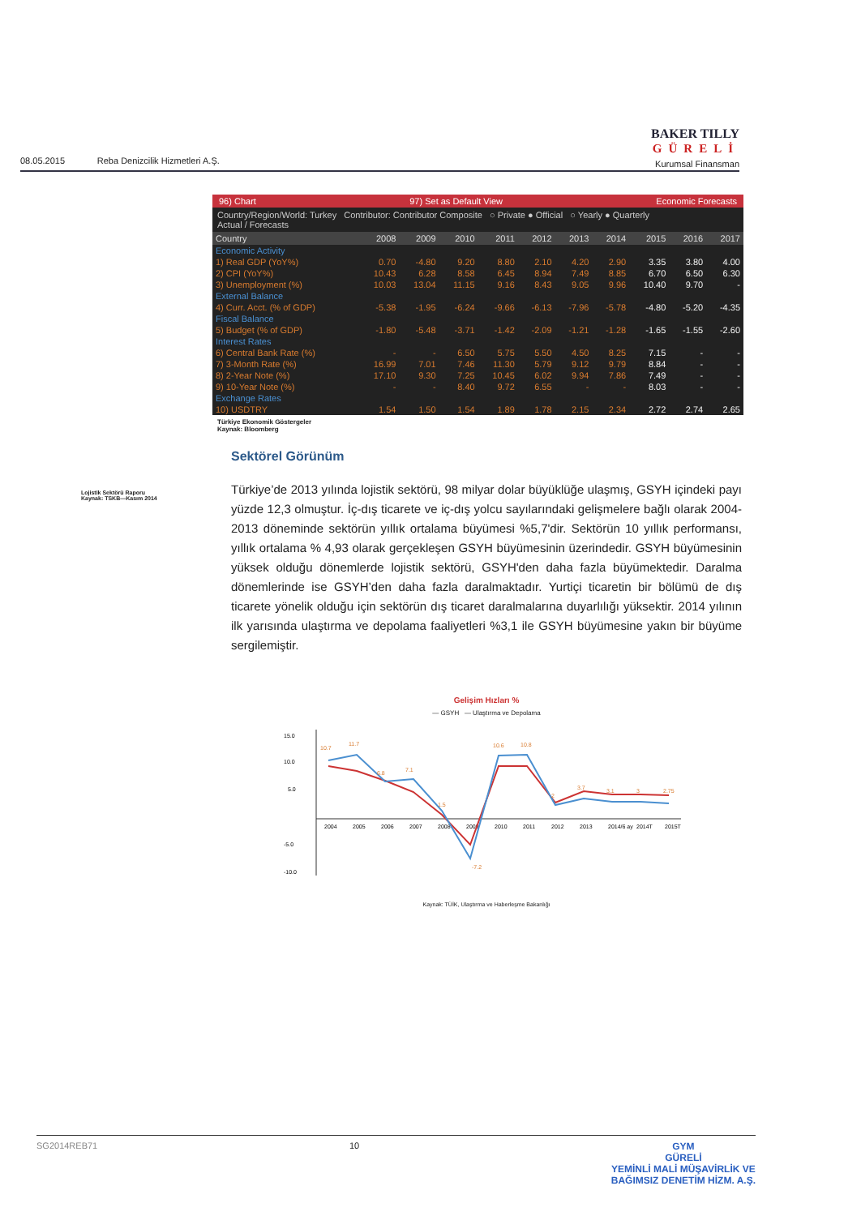08.05.2015 Reba Denizcilik Hizmetleri A.Ş.
BAKER TILLY
GÜRELİ
Kurumsal Finansman
96) Chart 97) Set as Default View Economic Forecasts
Country/Region/World: Turkey Contributor: Contributor Composite ○ Private ● Official ○ Yearly ● Quarterly
Actual / Forecasts
| Country | 2008 | 2009 | 2010 | 2011 | 2012 | 2013 | 2014 | 2015 | 2016 | 2017 |
| --- | --- | --- | --- | --- | --- | --- | --- | --- | --- | --- |
| Economic Activity | | | | | | | | | | |
| 1) Real GDP (YoY%) | 0.70 | -4.80 | 9.20 | 8.80 | 2.10 | 4.20 | 2.90 | 3.35 | 3.80 | 4.00 |
| 2) CPI (YoY%) | 10.43 | 6.28 | 8.58 | 6.45 | 8.94 | 7.49 | 8.85 | 6.70 | 6.50 | 6.30 |
| 3) Unemployment (%) | 10.03 | 13.04 | 11.15 | 9.16 | 8.43 | 9.05 | 9.96 | 10.40 | 9.70 | - |
| External Balance | | | | | | | | | | |
| 4) Curr. Acct. (% of GDP) | -5.38 | -1.95 | -6.24 | -9.66 | -6.13 | -7.96 | -5.78 | -4.80 | -5.20 | -4.35 |
| Fiscal Balance | | | | | | | | | | |
| 5) Budget (% of GDP) | -1.80 | -5.48 | -3.71 | -1.42 | -2.09 | -1.21 | -1.28 | -1.65 | -1.55 | -2.60 |
| Interest Rates | | | | | | | | | | |
| 6) Central Bank Rate (%) | - | - | 6.50 | 5.75 | 5.50 | 4.50 | 8.25 | 7.15 | - | - |
| 7) 3-Month Rate (%) | 16.99 | 7.01 | 7.46 | 11.30 | 5.79 | 9.12 | 9.79 | 8.84 | - | - |
| 8) 2-Year Note (%) | 17.10 | 9.30 | 7.25 | 10.45 | 6.02 | 9.94 | 7.86 | 7.49 | - | - |
| 9) 10-Year Note (%) | - | - | 8.40 | 9.72 | 6.55 | - | - | 8.03 | - | - |
| Exchange Rates | | | | | | | | | | |
| 10) USDTRY | 1.54 | 1.50 | 1.54 | 1.89 | 1.78 | 2.15 | 2.34 | 2.72 | 2.74 | 2.65 |
Türkiye Ekonomik Göstergeler
Kaynak: Bloomberg
Lojistik Sektörü Raporu
Kaynak: TSKB—Kasım 2014
Sektörel Görünüm
Türkiye’de 2013 yılında lojistik sektörü, 98 milyar dolar büyüklüğe ulaşmış, GSYH içindeki payı yüzde 12,3 olmuştur. İç-dış ticarete ve iç-dış yolcu sayılarındaki gelişmelere bağlı olarak 2004-2013 döneminde sektörün yıllık ortalama büyümesi %5,7'dir. Sektörün 10 yıllık performansı, yıllık ortalama % 4,93 olarak gerçekleşen GSYH büyümesinin üzerindedir. GSYH büyümesinin yüksek olduğu dönemlerde lojistik sektörü, GSYH'den daha fazla büyümektedir. Daralma dönemlerinde ise GSYH’den daha fazla daralmaktadır. Yurtiçi ticaretin bir bölümü de dış ticarete yönelik olduğu için sektörün dış ticaret daralmalarına duyarlılığı yüksektir. 2014 yılının ilk yarısında ulaştırma ve depolama faaliyetleri %3,1 ile GSYH büyümesine yakın bir büyüme sergilemiştir.
Gelişim Hızları %
— GSYH — Ulaştırma ve Depolama
15.0
10.0
5.0
-5.0
-10.0
2004
2005
2006
2007
2008
2009
2010
2011
2012
2013
2014/6 ay
2014T
2015T
10.7
11.7
6.8
7.1
1.5
-7.2
10.6
10.8
2
3.7
3.1
3
2.75
Kaynak: TÜİK, Ulaştırma ve Haberleşme Bakanlığı
SG2014REB71 10 GYM
GÜRELİ
YEMİNLİ MALİ MÜŞAVİRLİK VE
BAĞIMSIZ DENETİM HİZM. A.Ş.